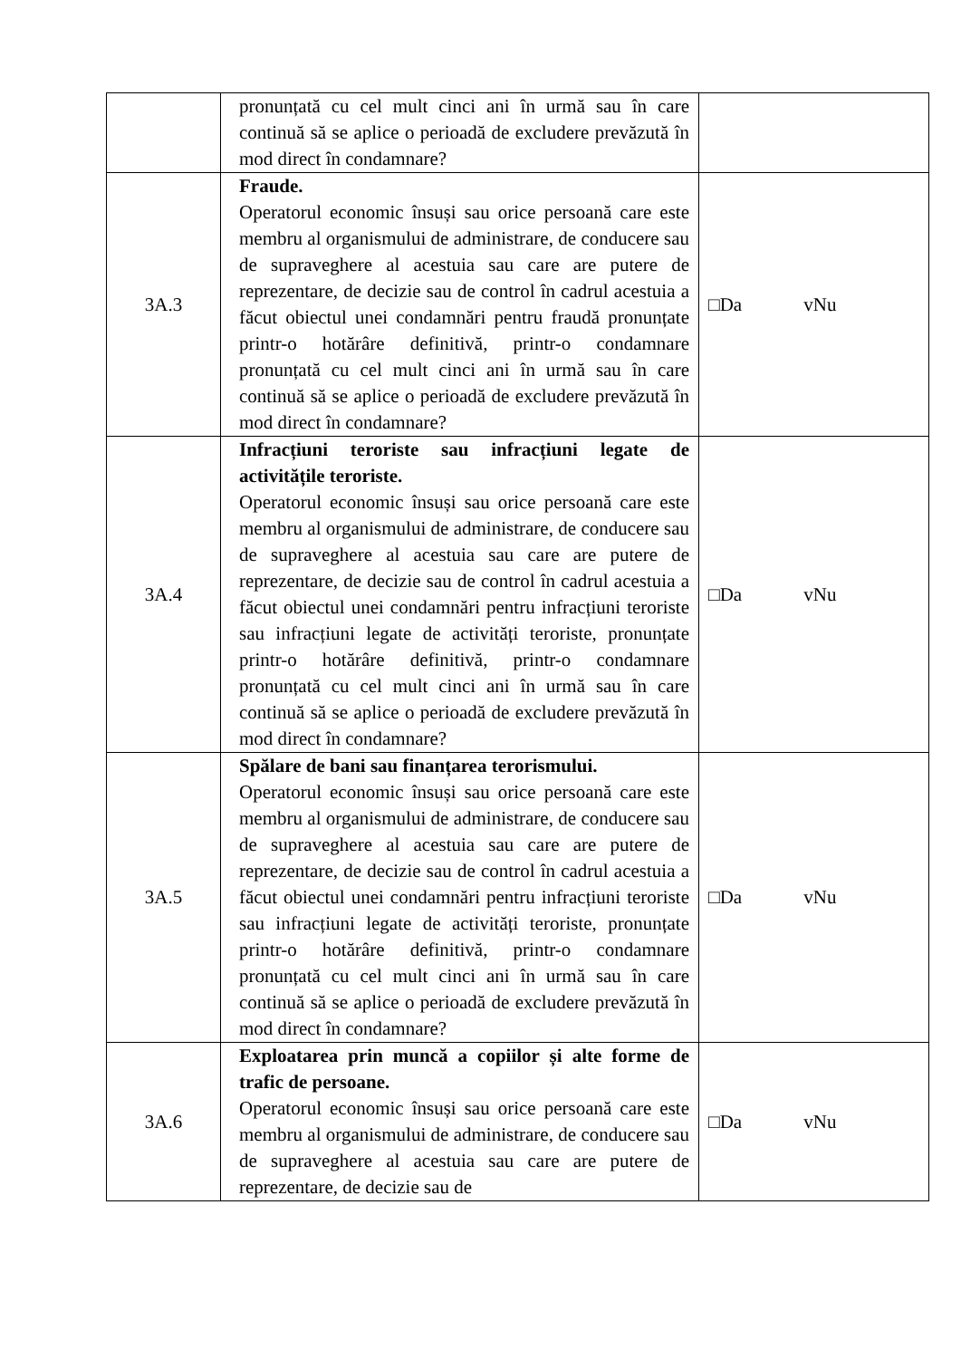| | pronunțată cu cel mult cinci ani în urmă sau în care continuă să se aplice o perioadă de excludere prevăzută în mod direct în condamnare? | |
| 3A.3 | Fraude. Operatorul economic însuși sau orice persoană care este membru al organismului de administrare, de conducere sau de supraveghere al acestuia sau care are putere de reprezentare, de decizie sau de control în cadrul acestuia a făcut obiectul unei condamnări pentru fraudă pronunțate printr-o hotărâre definitivă, printr-o condamnare pronunțată cu cel mult cinci ani în urmă sau în care continuă să se aplice o perioadă de excludere prevăzută în mod direct în condamnare? | □Da vNu |
| 3A.4 | Infracțiuni teroriste sau infracțiuni legate de activitățile teroriste. Operatorul economic însuși sau orice persoană care este membru al organismului de administrare, de conducere sau de supraveghere al acestuia sau care are putere de reprezentare, de decizie sau de control în cadrul acestuia a făcut obiectul unei condamnări pentru infracțiuni teroriste sau infracțiuni legate de activități teroriste, pronunțate printr-o hotărâre definitivă, printr-o condamnare pronunțată cu cel mult cinci ani în urmă sau în care continuă să se aplice o perioadă de excludere prevăzută în mod direct în condamnare? | □Da vNu |
| 3A.5 | Spălare de bani sau finanțarea terorismului. Operatorul economic însuși sau orice persoană care este membru al organismului de administrare, de conducere sau de supraveghere al acestuia sau care are putere de reprezentare, de decizie sau de control în cadrul acestuia a făcut obiectul unei condamnări pentru infracțiuni teroriste sau infracțiuni legate de activități teroriste, pronunțate printr-o hotărâre definitivă, printr-o condamnare pronunțată cu cel mult cinci ani în urmă sau în care continuă să se aplice o perioadă de excludere prevăzută în mod direct în condamnare? | □Da vNu |
| 3A.6 | Exploatarea prin muncă a copiilor și alte forme de trafic de persoane. Operatorul economic însuși sau orice persoană care este membru al organismului de administrare, de conducere sau de supraveghere al acestuia sau care are putere de reprezentare, de decizie sau de | □Da vNu |